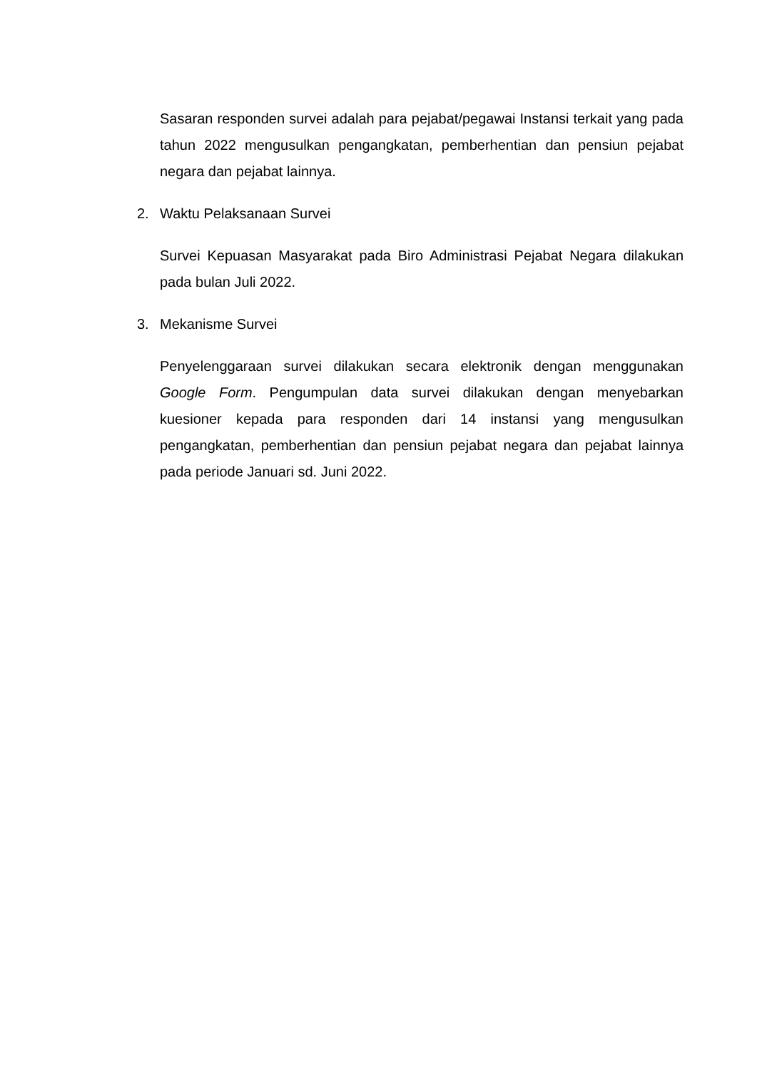Sasaran responden survei adalah para pejabat/pegawai Instansi terkait yang pada tahun 2022 mengusulkan pengangkatan, pemberhentian dan pensiun pejabat negara dan pejabat lainnya.
2. Waktu Pelaksanaan Survei
Survei Kepuasan Masyarakat pada Biro Administrasi Pejabat Negara dilakukan pada bulan Juli 2022.
3. Mekanisme Survei
Penyelenggaraan survei dilakukan secara elektronik dengan menggunakan Google Form. Pengumpulan data survei dilakukan dengan menyebarkan kuesioner kepada para responden dari 14 instansi yang mengusulkan pengangkatan, pemberhentian dan pensiun pejabat negara dan pejabat lainnya pada periode Januari sd. Juni 2022.